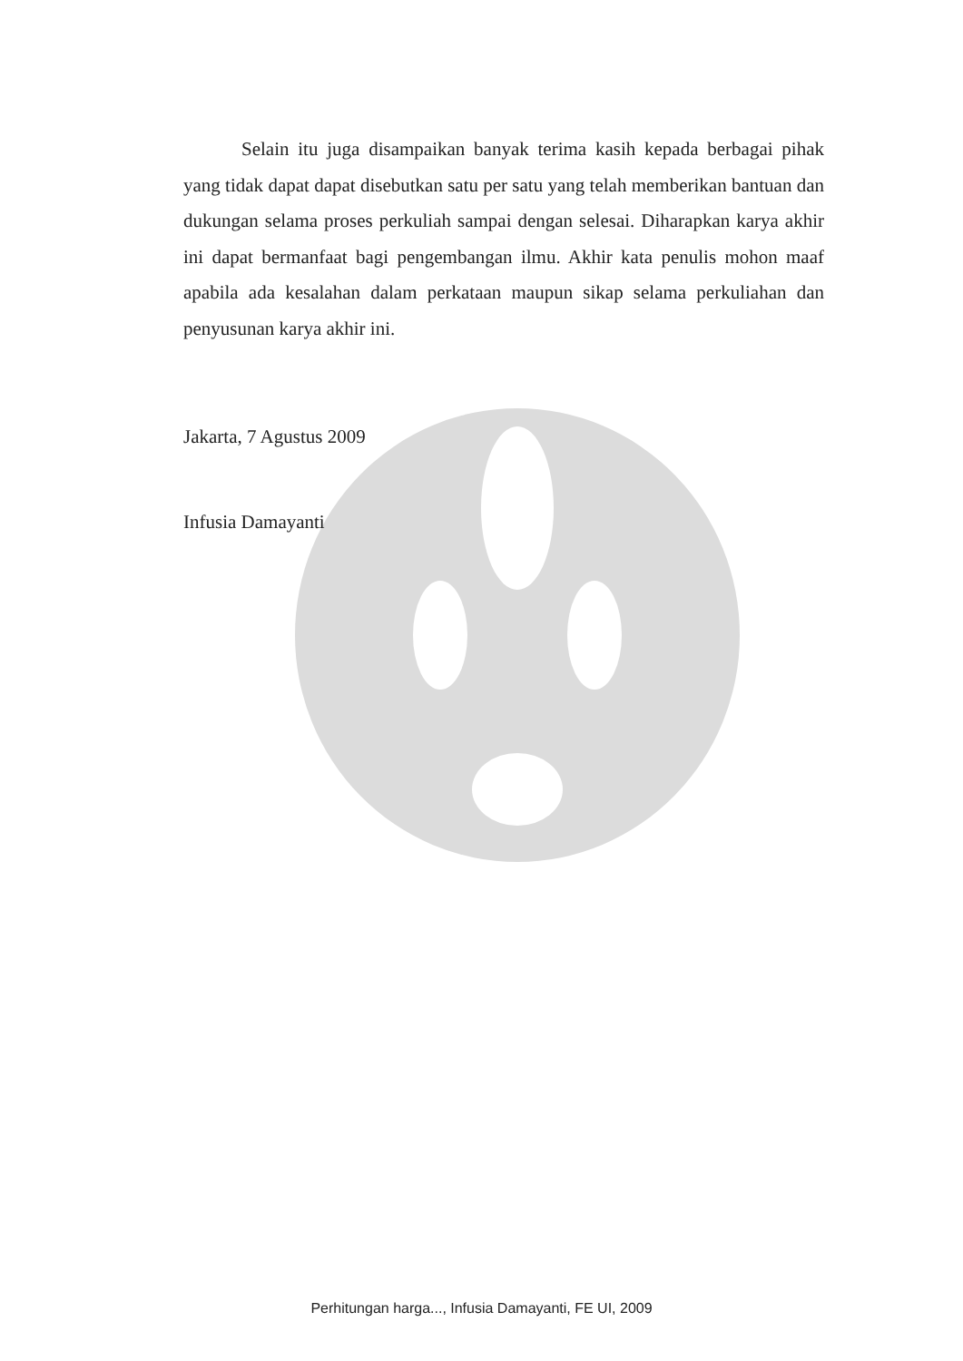Selain itu juga disampaikan banyak terima kasih kepada berbagai pihak yang tidak dapat dapat disebutkan satu per satu yang telah memberikan bantuan dan dukungan selama proses perkuliah sampai dengan selesai. Diharapkan karya akhir ini dapat bermanfaat bagi pengembangan ilmu. Akhir kata penulis mohon maaf apabila ada kesalahan dalam perkataan maupun sikap selama perkuliahan dan penyusunan karya akhir ini.
Jakarta, 7 Agustus 2009
Infusia Damayanti
Perhitungan harga..., Infusia Damayanti, FE UI, 2009